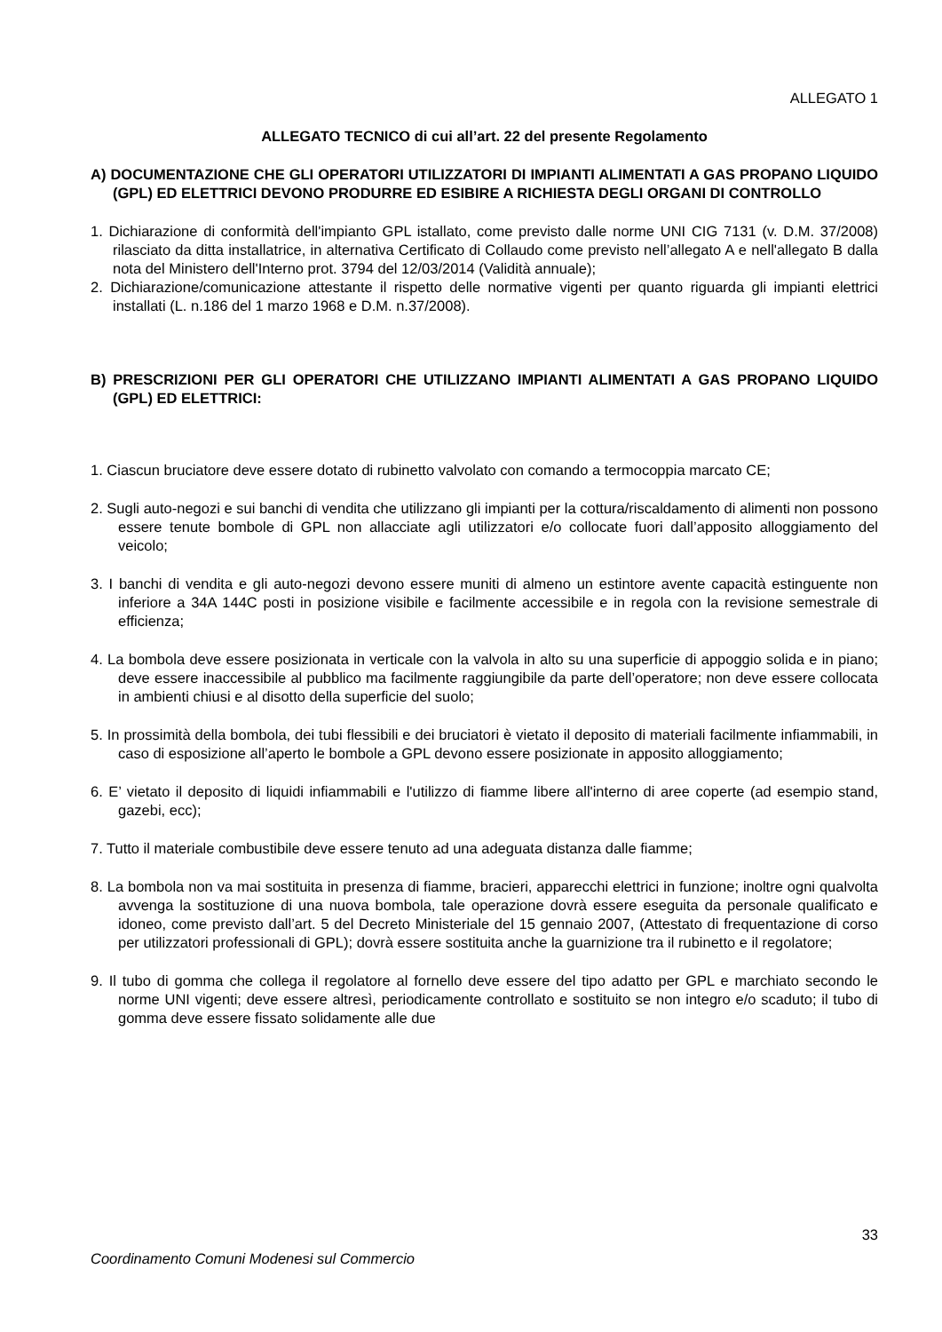ALLEGATO 1
ALLEGATO TECNICO di cui all’art. 22 del presente Regolamento
A) DOCUMENTAZIONE CHE GLI OPERATORI UTILIZZATORI DI IMPIANTI ALIMENTATI A GAS PROPANO LIQUIDO (GPL) ED ELETTRICI DEVONO PRODURRE ED ESIBIRE A RICHIESTA DEGLI ORGANI DI CONTROLLO
1. Dichiarazione di conformità dell'impianto GPL istallato, come previsto dalle norme UNI CIG 7131 (v. D.M. 37/2008) rilasciato da ditta installatrice, in alternativa Certificato di Collaudo come previsto nell’allegato A e nell'allegato B dalla nota del Ministero dell'Interno prot. 3794 del 12/03/2014 (Validità annuale);
2. Dichiarazione/comunicazione attestante il rispetto delle normative vigenti per quanto riguarda gli impianti elettrici installati (L. n.186 del 1 marzo 1968 e D.M. n.37/2008).
B) PRESCRIZIONI PER GLI OPERATORI CHE UTILIZZANO IMPIANTI ALIMENTATI A GAS PROPANO LIQUIDO (GPL) ED ELETTRICI:
1. Ciascun bruciatore deve essere dotato di rubinetto valvolato con comando a termocoppia marcato CE;
2. Sugli auto-negozi e sui banchi di vendita che utilizzano gli impianti per la cottura/riscaldamento di alimenti non possono essere tenute bombole di GPL non allacciate agli utilizzatori e/o collocate fuori dall’apposito alloggiamento del veicolo;
3. I banchi di vendita e gli auto-negozi devono essere muniti di almeno un estintore avente capacità estinguente non inferiore a 34A 144C posti in posizione visibile e facilmente accessibile e in regola con la revisione semestrale di efficienza;
4. La bombola deve essere posizionata in verticale con la valvola in alto su una superficie di appoggio solida e in piano; deve essere inaccessibile al pubblico ma facilmente raggiungibile da parte dell’operatore; non deve essere collocata in ambienti chiusi e al disotto della superficie del suolo;
5. In prossimità della bombola, dei tubi flessibili e dei bruciatori è vietato il deposito di materiali facilmente infiammabili, in caso di esposizione all’aperto le bombole a GPL devono essere posizionate in apposito alloggiamento;
6. E’ vietato il deposito di liquidi infiammabili e l'utilizzo di fiamme libere all'interno di aree coperte (ad esempio stand, gazebi, ecc);
7. Tutto il materiale combustibile deve essere tenuto ad una adeguata distanza dalle fiamme;
8. La bombola non va mai sostituita in presenza di fiamme, bracieri, apparecchi elettrici in funzione; inoltre ogni qualvolta avvenga la sostituzione di una nuova bombola, tale operazione dovrà essere eseguita da personale qualificato e idoneo, come previsto dall’art. 5 del Decreto Ministeriale del 15 gennaio 2007, (Attestato di frequentazione di corso per utilizzatori professionali di GPL); dovrà essere sostituita anche la guarnizione tra il rubinetto e il regolatore;
9. Il tubo di gomma che collega il regolatore al fornello deve essere del tipo adatto per GPL e marchiato secondo le norme UNI vigenti; deve essere altresì, periodicamente controllato e sostituito se non integro e/o scaduto; il tubo di gomma deve essere fissato solidamente alle due
33
Coordinamento Comuni Modenesi sul Commercio